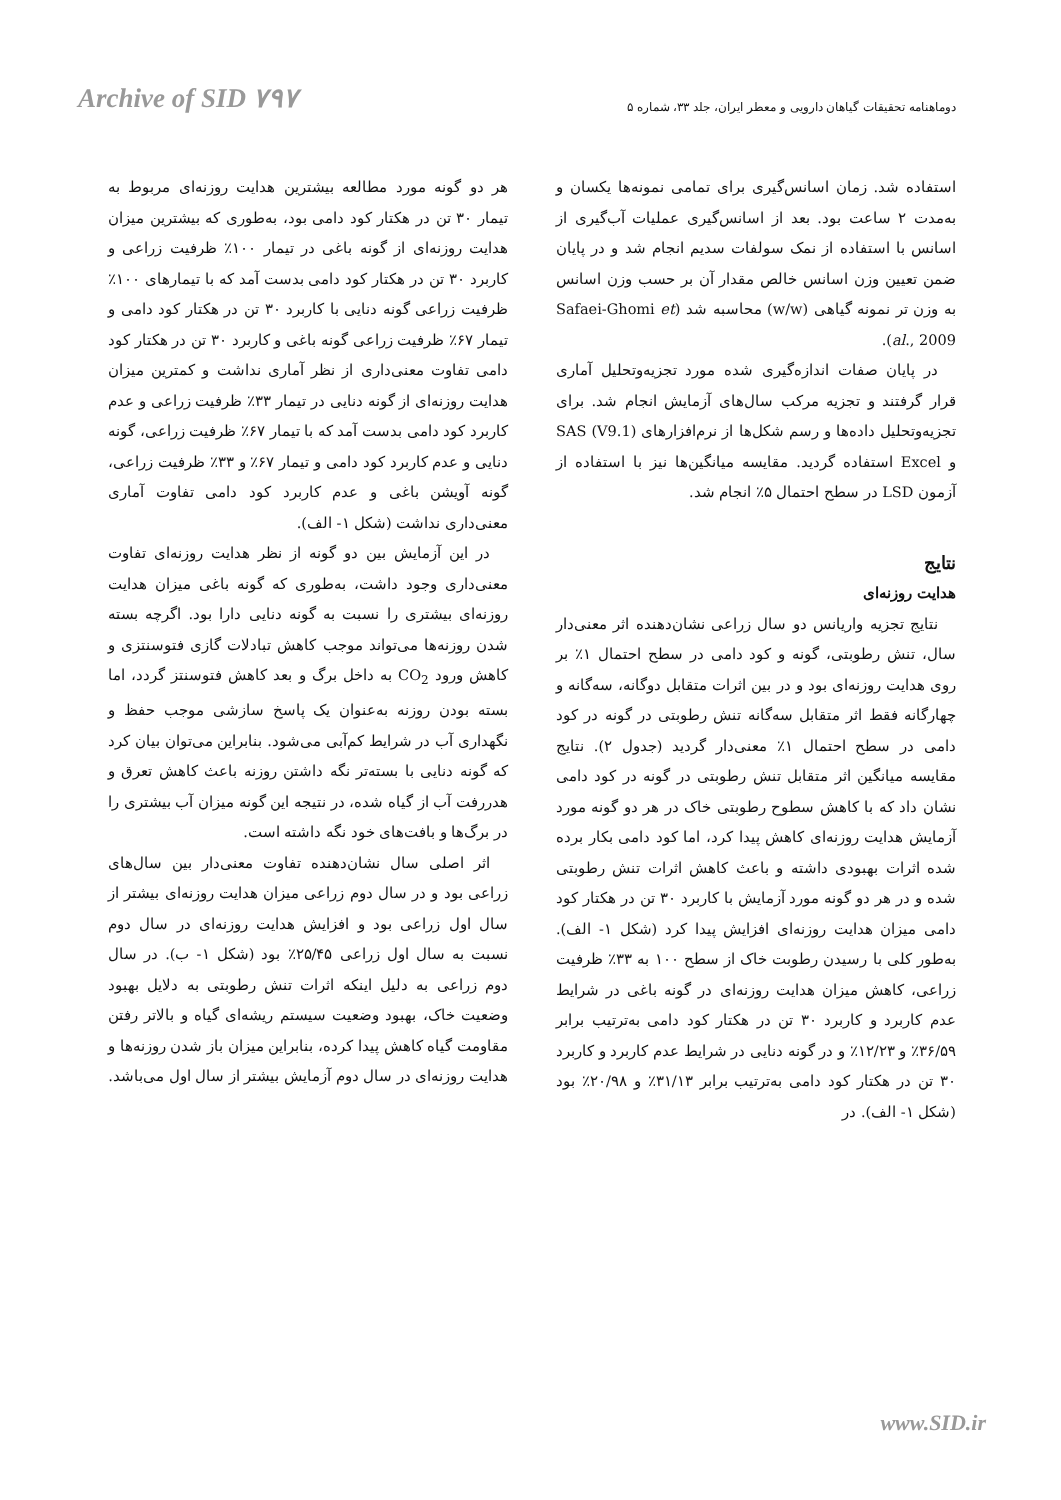Archive of SID ۷۹۷
دوماهنامه تحقیقات گیاهان دارویی و معطر ایران، جلد ۳۳، شماره ۵
استفاده شد. زمان اسانس‌گیری برای تمامی نمونه‌ها یکسان و به‌مدت ۲ ساعت بود. بعد از اسانس‌گیری عملیات آب‌گیری از اسانس با استفاده از نمک سولفات سدیم انجام شد و در پایان ضمن تعیین وزن اسانس خالص مقدار آن بر حسب وزن اسانس به وزن تر نمونه گیاهی (w/w) محاسبه شد (Safaei-Ghomi et al., 2009).
در پایان صفات اندازه‌گیری شده مورد تجزیه‌وتحلیل آماری قرار گرفتند و تجزیه مرکب سال‌های آزمایش انجام شد. برای تجزیه‌وتحلیل داده‌ها و رسم شکل‌ها از نرم‌افزارهای SAS (V9.1) و Excel استفاده گردید. مقایسه میانگین‌ها نیز با استفاده از آزمون LSD در سطح احتمال ۵٪ انجام شد.
نتایج
هدایت روزنه‌ای
نتایج تجزیه واریانس دو سال زراعی نشان‌دهنده اثر معنی‌دار سال، تنش رطوبتی، گونه و کود دامی در سطح احتمال ۱٪ بر روی هدایت روزنه‌ای بود و در بین اثرات متقابل دوگانه، سه‌گانه و چهارگانه فقط اثر متقابل سه‌گانه تنش رطوبتی در گونه در کود دامی در سطح احتمال ۱٪ معنی‌دار گردید (جدول ۲). نتایج مقایسه میانگین اثر متقابل تنش رطوبتی در گونه در کود دامی نشان داد که با کاهش سطوح رطوبتی خاک در هر دو گونه مورد آزمایش هدایت روزنه‌ای کاهش پیدا کرد، اما کود دامی بکار برده شده اثرات بهبودی داشته و باعث کاهش اثرات تنش رطوبتی شده و در هر دو گونه مورد آزمایش با کاربرد ۳۰ تن در هکتار کود دامی میزان هدایت روزنه‌ای افزایش پیدا کرد (شکل ۱- الف). به‌طور کلی با رسیدن رطوبت خاک از سطح ۱۰۰ به ۳۳٪ ظرفیت زراعی، کاهش میزان هدایت روزنه‌ای در گونه باغی در شرایط عدم کاربرد و کاربرد ۳۰ تن در هکتار کود دامی به‌ترتیب برابر ۳۶/۵۹٪ و ۱۲/۲۳٪ و در گونه دنایی در شرایط عدم کاربرد و کاربرد ۳۰ تن در هکتار کود دامی به‌ترتیب برابر ۳۱/۱۳٪ و ۲۰/۹۸٪ بود (شکل ۱- الف). در
هر دو گونه مورد مطالعه بیشترین هدایت روزنه‌ای مربوط به تیمار ۳۰ تن در هکتار کود دامی بود، به‌طوری که بیشترین میزان هدایت روزنه‌ای از گونه باغی در تیمار ۱۰۰٪ ظرفیت زراعی و کاربرد ۳۰ تن در هکتار کود دامی بدست آمد که با تیمارهای ۱۰۰٪ ظرفیت زراعی گونه دنایی با کاربرد ۳۰ تن در هکتار کود دامی و تیمار ۶۷٪ ظرفیت زراعی گونه باغی و کاربرد ۳۰ تن در هکتار کود دامی تفاوت معنی‌داری از نظر آماری نداشت و کمترین میزان هدایت روزنه‌ای از گونه دنایی در تیمار ۳۳٪ ظرفیت زراعی و عدم کاربرد کود دامی بدست آمد که با تیمار ۶۷٪ ظرفیت زراعی، گونه دنایی و عدم کاربرد کود دامی و تیمار ۶۷٪ و ۳۳٪ ظرفیت زراعی، گونه آویشن باغی و عدم کاربرد کود دامی تفاوت آماری معنی‌داری نداشت (شکل ۱- الف).
در این آزمایش بین دو گونه از نظر هدایت روزنه‌ای تفاوت معنی‌داری وجود داشت، به‌طوری که گونه باغی میزان هدایت روزنه‌ای بیشتری را نسبت به گونه دنایی دارا بود. اگرچه بسته شدن روزنه‌ها می‌تواند موجب کاهش تبادلات گازی فتوسنتزی و کاهش ورود CO<sub>2</sub> به داخل برگ و بعد کاهش فتوسنتز گردد، اما بسته بودن روزنه به‌عنوان یک پاسخ سازشی موجب حفظ و نگهداری آب در شرایط کم‌آبی می‌شود. بنابراین می‌توان بیان کرد که گونه دنایی با بسته‌تر نگه داشتن روزنه باعث کاهش تعرق و هدررفت آب از گیاه شده، در نتیجه این گونه میزان آب بیشتری را در برگ‌ها و بافت‌های خود نگه داشته است.
اثر اصلی سال نشان‌دهنده تفاوت معنی‌دار بین سال‌های زراعی بود و در سال دوم زراعی میزان هدایت روزنه‌ای بیشتر از سال اول زراعی بود و افزایش هدایت روزنه‌ای در سال دوم نسبت به سال اول زراعی ۲۵/۴۵٪ بود (شکل ۱- ب). در سال دوم زراعی به دلیل اینکه اثرات تنش رطوبتی به دلایل بهبود وضعیت خاک، بهبود وضعیت سیستم ریشه‌ای گیاه و بالاتر رفتن مقاومت گیاه کاهش پیدا کرده، بنابراین میزان باز شدن روزنه‌ها و هدایت روزنه‌ای در سال دوم آزمایش بیشتر از سال اول می‌باشد.
www.SID.ir